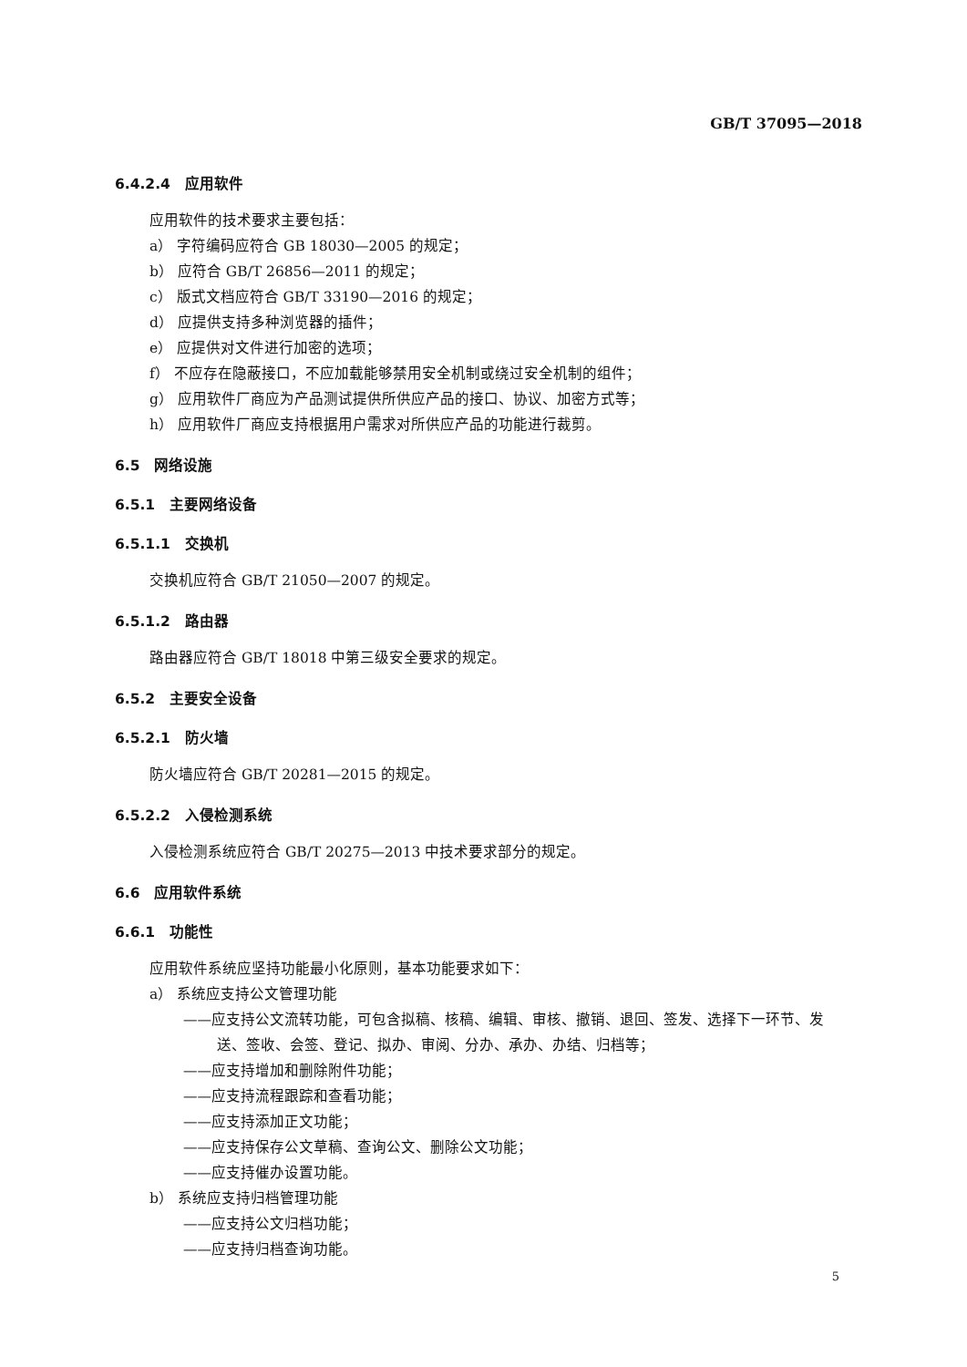GB/T 37095—2018
6.4.2.4 应用软件
应用软件的技术要求主要包括：
a） 字符编码应符合 GB 18030—2005 的规定；
b） 应符合 GB/T 26856—2011 的规定；
c） 版式文档应符合 GB/T 33190—2016 的规定；
d） 应提供支持多种浏览器的插件；
e） 应提供对文件进行加密的选项；
f） 不应存在隐蔽接口，不应加载能够禁用安全机制或绕过安全机制的组件；
g） 应用软件厂商应为产品测试提供所供应产品的接口、协议、加密方式等；
h） 应用软件厂商应支持根据用户需求对所供应产品的功能进行裁剪。
6.5 网络设施
6.5.1 主要网络设备
6.5.1.1 交换机
交换机应符合 GB/T 21050—2007 的规定。
6.5.1.2 路由器
路由器应符合 GB/T 18018 中第三级安全要求的规定。
6.5.2 主要安全设备
6.5.2.1 防火墙
防火墙应符合 GB/T 20281—2015 的规定。
6.5.2.2 入侵检测系统
入侵检测系统应符合 GB/T 20275—2013 中技术要求部分的规定。
6.6 应用软件系统
6.6.1 功能性
应用软件系统应坚持功能最小化原则，基本功能要求如下：
a） 系统应支持公文管理功能
——应支持公文流转功能，可包含拟稿、核稿、编辑、审核、撤销、退回、签发、选择下一环节、发
送、签收、会签、登记、拟办、审阅、分办、承办、办结、归档等；
——应支持增加和删除附件功能；
——应支持流程跟踪和查看功能；
——应支持添加正文功能；
——应支持保存公文草稿、查询公文、删除公文功能；
——应支持催办设置功能。
b） 系统应支持归档管理功能
——应支持公文归档功能；
——应支持归档查询功能。
5